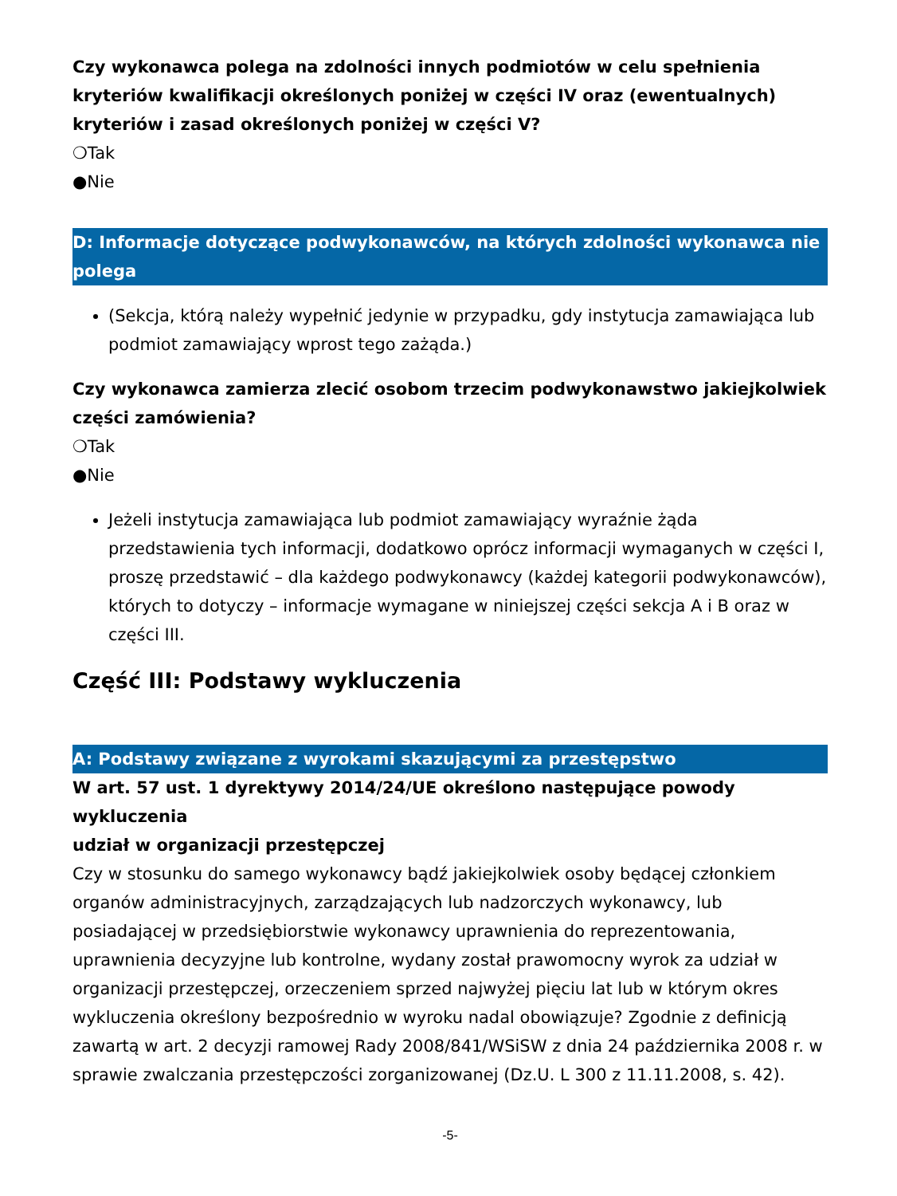Czy wykonawca polega na zdolności innych podmiotów w celu spełnienia kryteriów kwalifikacji określonych poniżej w części IV oraz (ewentualnych) kryteriów i zasad określonych poniżej w części V?
❍Tak
●Nie
D: Informacje dotyczące podwykonawców, na których zdolności wykonawca nie polega
(Sekcja, którą należy wypełnić jedynie w przypadku, gdy instytucja zamawiająca lub podmiot zamawiający wprost tego zażąda.)
Czy wykonawca zamierza zlecić osobom trzecim podwykonawstwo jakiejkolwiek części zamówienia?
❍Tak
●Nie
Jeżeli instytucja zamawiająca lub podmiot zamawiający wyraźnie żąda przedstawienia tych informacji, dodatkowo oprócz informacji wymaganych w części I, proszę przedstawić – dla każdego podwykonawcy (każdej kategorii podwykonawców), których to dotyczy – informacje wymagane w niniejszej części sekcja A i B oraz w części III.
Część III: Podstawy wykluczenia
A: Podstawy związane z wyrokami skazującymi za przestępstwo
W art. 57 ust. 1 dyrektywy 2014/24/UE określono następujące powody wykluczenia
udział w organizacji przestępczej
Czy w stosunku do samego wykonawcy bądź jakiejkolwiek osoby będącej członkiem organów administracyjnych, zarządzających lub nadzorczych wykonawcy, lub posiadającej w przedsiębiorstwie wykonawcy uprawnienia do reprezentowania, uprawnienia decyzyjne lub kontrolne, wydany został prawomocny wyrok za udział w organizacji przestępczej, orzeczeniem sprzed najwyżej pięciu lat lub w którym okres wykluczenia określony bezpośrednio w wyroku nadal obowiązuje? Zgodnie z definicją zawartą w art. 2 decyzji ramowej Rady 2008/841/WSiSW z dnia 24 października 2008 r. w sprawie zwalczania przestępczości zorganizowanej (Dz.U. L 300 z 11.11.2008, s. 42).
-5-